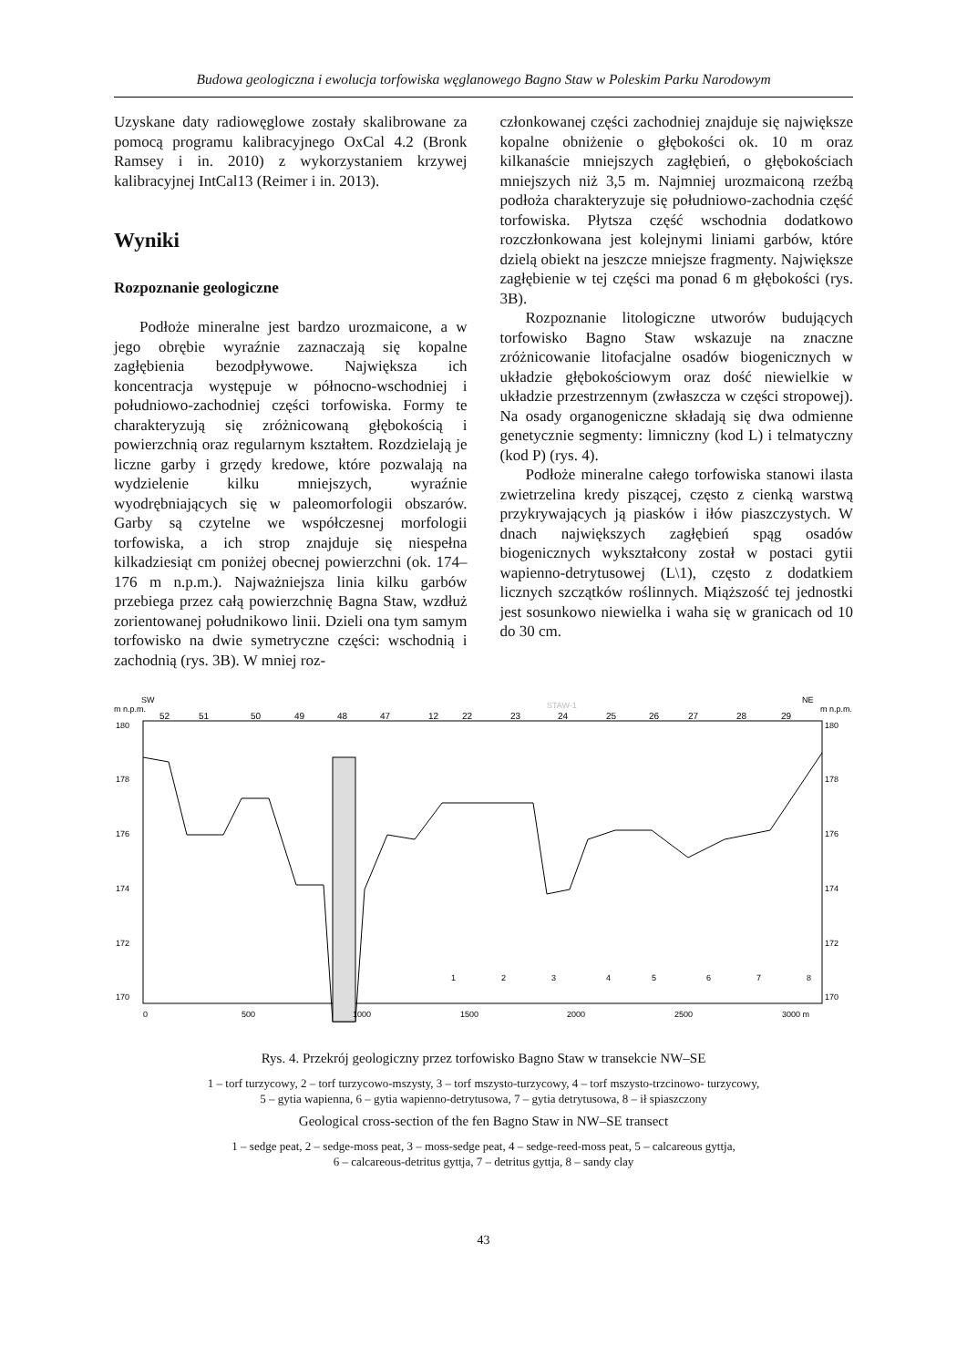Budowa geologiczna i ewolucja torfowiska węglanowego Bagno Staw w Poleskim Parku Narodowym
Uzyskane daty radiowęglowe zostały skalibrowane za pomocą programu kalibracyjnego OxCal 4.2 (Bronk Ramsey i in. 2010) z wykorzystaniem krzywej kalibracyjnej IntCal13 (Reimer i in. 2013).
Wyniki
Rozpoznanie geologiczne
Podłoże mineralne jest bardzo urozmaicone, a w jego obrębie wyraźnie zaznaczają się kopalne zagłębienia bezodpływowe. Największa ich koncentracja występuje w północno-wschodniej i południowo-zachodniej części torfowiska. Formy te charakteryzują się zróżnicowaną głębokością i powierzchnią oraz regularnym kształtem. Rozdzielają je liczne garby i grzędy kredowe, które pozwalają na wydzielenie kilku mniejszych, wyraźnie wyodrębniających się w paleomorfologii obszarów. Garby są czytelne we współczesnej morfologii torfowiska, a ich strop znajduje się niespełna kilkadziesiąt cm poniżej obecnej powierzchni (ok. 174–176 m n.p.m.). Najważniejsza linia kilku garbów przebiega przez całą powierzchnię Bagna Staw, wzdłuż zorientowanej południkowo linii. Dzieli ona tym samym torfowisko na dwie symetryczne części: wschodnią i zachodnią (rys. 3B). W mniej roz-
członkowanej części zachodniej znajduje się największe kopalne obniżenie o głębokości ok. 10 m oraz kilkanaście mniejszych zagłębień, o głębokościach mniejszych niż 3,5 m. Najmniej urozmaiconą rzeźbą podłoża charakteryzuje się południowo-zachodnia część torfowiska. Płytsza część wschodnia dodatkowo rozczłonkowana jest kolejnymi liniami garbów, które dzielą obiekt na jeszcze mniejsze fragmenty. Największe zagłębienie w tej części ma ponad 6 m głębokości (rys. 3B).
Rozpoznanie litologiczne utworów budujących torfowisko Bagno Staw wskazuje na znaczne zróżnicowanie litofacjalne osadów biogenicznych w układzie głębokościowym oraz dość niewielkie w układzie przestrzennym (zwłaszcza w części stropowej). Na osady organogeniczne składają się dwa odmienne genetycznie segmenty: limniczny (kod L) i telmatyczny (kod P) (rys. 4).
Podłoże mineralne całego torfowiska stanowi ilasta zwietrzelina kredy piszącej, często z cienką warstwą przykrywających ją piasków i iłów piaszczystych. W dnach największych zagłębień spąg osadów biogenicznych wykształcony został w postaci gytii wapienno-detrytusowej (L\1), często z dodatkiem licznych szczątków roślinnych. Miąższość tej jednostki jest sosunkowo niewielka i waha się w granicach od 10 do 30 cm.
SW
NE
m n.p.m.
m n.p.m.
STAW-1
180
178
176
174
172
170
180
178
176
174
172
170
52
51
50
49
48
47
12
22
23
24
25
26
27
28
29
0
500
1000
1500
2000
2500
3000 m
1
2
3
4
5
6
7
8
Rys. 4. Przekrój geologiczny przez torfowisko Bagno Staw w transekcie NW–SE
1 – torf turzycowy, 2 – torf turzycowo-mszysty, 3 – torf mszysto-turzycowy, 4 – torf mszysto-trzcinowo- turzycowy,
5 – gytia wapienna, 6 – gytia wapienno-detrytusowa, 7 – gytia detrytusowa, 8 – ił spiaszczony
Geological cross-section of the fen Bagno Staw in NW–SE transect
1 – sedge peat, 2 – sedge-moss peat, 3 – moss-sedge peat, 4 – sedge-reed-moss peat, 5 – calcareous gyttja,
6 – calcareous-detritus gyttja, 7 – detritus gyttja, 8 – sandy clay
43